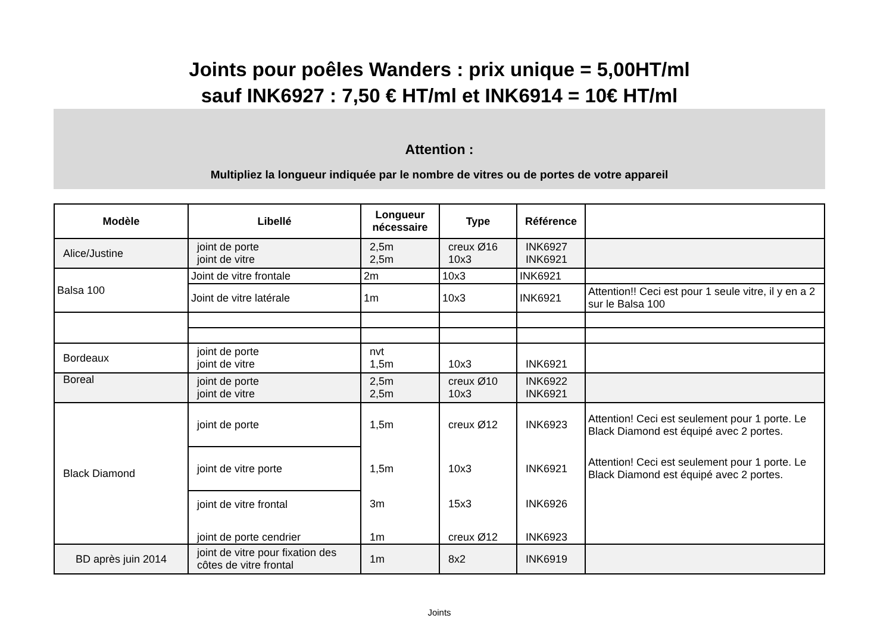Joints pour poêles Wanders : prix unique = 5,00HT/ml
sauf INK6927 : 7,50 € HT/ml et INK6914 = 10€ HT/ml
Attention :
Multipliez la longueur indiquée par le nombre de vitres ou de portes de votre appareil
| Modèle | Libellé | Longueur nécessaire | Type | Référence | |
| --- | --- | --- | --- | --- | --- |
| Alice/Justine | joint de porte joint de vitre | 2,5m 2,5m | creux Ø16 10x3 | INK6927 INK6921 | |
| Balsa 100 | Joint de vitre frontale | 2m | 10x3 | INK6921 | |
| | Joint de vitre latérale | 1m | 10x3 | INK6921 | Attention!! Ceci est pour 1 seule vitre, il y en a 2 sur le Balsa 100 |
| Bordeaux | joint de porte joint de vitre | nvt 1,5m | 10x3 | INK6921 | |
| Boreal | joint de porte joint de vitre | 2,5m 2,5m | creux Ø10 10x3 | INK6922 INK6921 | |
| Black Diamond | joint de porte | 1,5m | creux Ø12 | INK6923 | Attention! Ceci est seulement pour 1 porte. Le Black Diamond est équipé avec 2 portes. |
| | joint de vitre porte | 1,5m | 10x3 | INK6921 | Attention! Ceci est seulement pour 1 porte. Le Black Diamond est équipé avec 2 portes. |
| | joint de vitre frontal | 3m | 15x3 | INK6926 | |
| | joint de porte cendrier | 1m | creux Ø12 | INK6923 | |
| BD après juin 2014 | joint de vitre pour fixation des côtes de vitre frontal | 1m | 8x2 | INK6919 | |
Joints